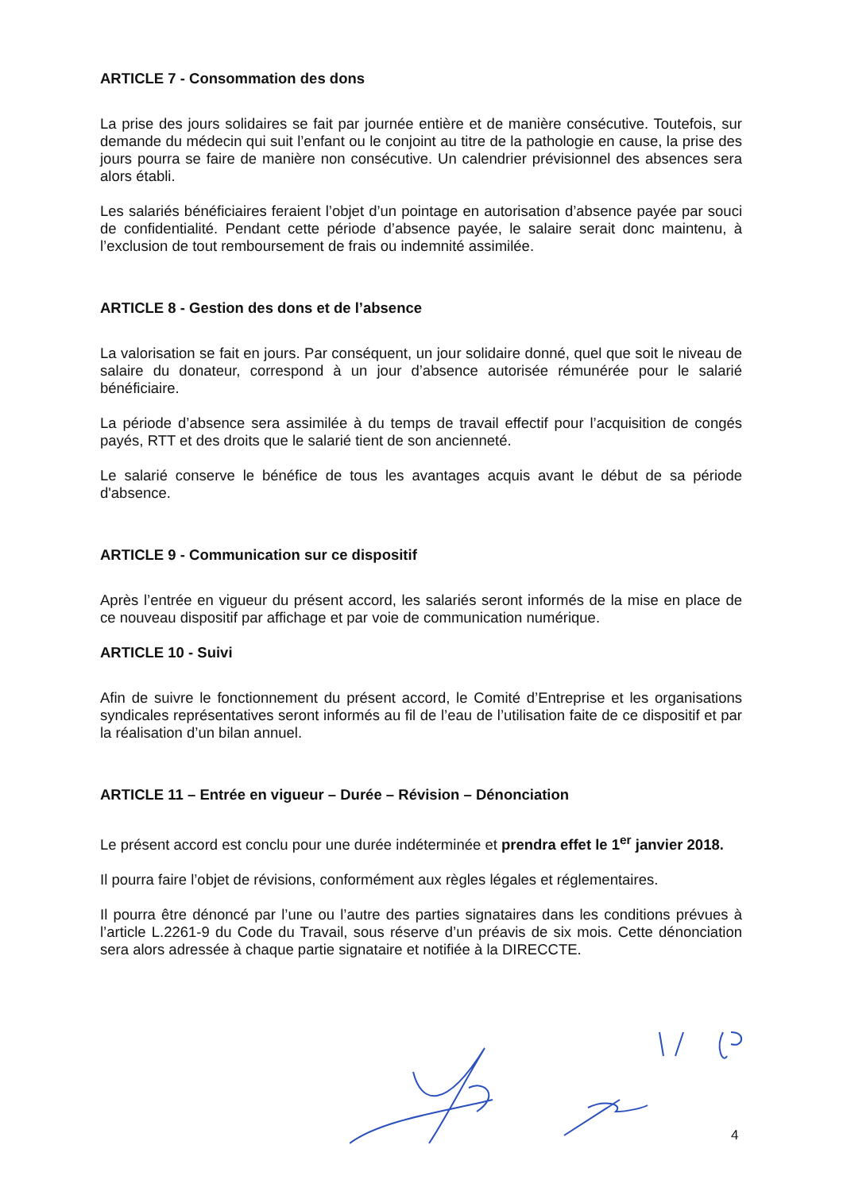ARTICLE 7 - Consommation des dons
La prise des jours solidaires se fait par journée entière et de manière consécutive. Toutefois, sur demande du médecin qui suit l’enfant ou le conjoint au titre de la pathologie en cause, la prise des jours pourra se faire de manière non consécutive. Un calendrier prévisionnel des absences sera alors établi.
Les salariés bénéficiaires feraient l’objet d’un pointage en autorisation d’absence payée par souci de confidentialité. Pendant cette période d’absence payée, le salaire serait donc maintenu, à l’exclusion de tout remboursement de frais ou indemnité assimilée.
ARTICLE 8 - Gestion des dons et de l’absence
La valorisation se fait en jours. Par conséquent, un jour solidaire donné, quel que soit le niveau de salaire du donateur, correspond à un jour d’absence autorisée rémunérée pour le salarié bénéficiaire.
La période d’absence sera assimilée à du temps de travail effectif pour l’acquisition de congés payés, RTT et des droits que le salarié tient de son ancienneté.
Le salarié conserve le bénéfice de tous les avantages acquis avant le début de sa période d'absence.
ARTICLE 9 - Communication sur ce dispositif
Après l’entrée en vigueur du présent accord, les salariés seront informés de la mise en place de ce nouveau dispositif par affichage et par voie de communication numérique.
ARTICLE 10 - Suivi
Afin de suivre le fonctionnement du présent accord, le Comité d’Entreprise et les organisations syndicales représentatives seront informés au fil de l’eau de l’utilisation faite de ce dispositif et par la réalisation d’un bilan annuel.
ARTICLE 11 – Entrée en vigueur – Durée – Révision – Dénonciation
Le présent accord est conclu pour une durée indéterminée et prendra effet le 1<sup>er</sup> janvier 2018.
Il pourra faire l’objet de révisions, conformément aux règles légales et réglementaires.
Il pourra être dénoncé par l’une ou l’autre des parties signataires dans les conditions prévues à l’article L.2261-9 du Code du Travail, sous réserve d’un préavis de six mois. Cette dénonciation sera alors adressée à chaque partie signataire et notifiée à la DIRECCTE.
4